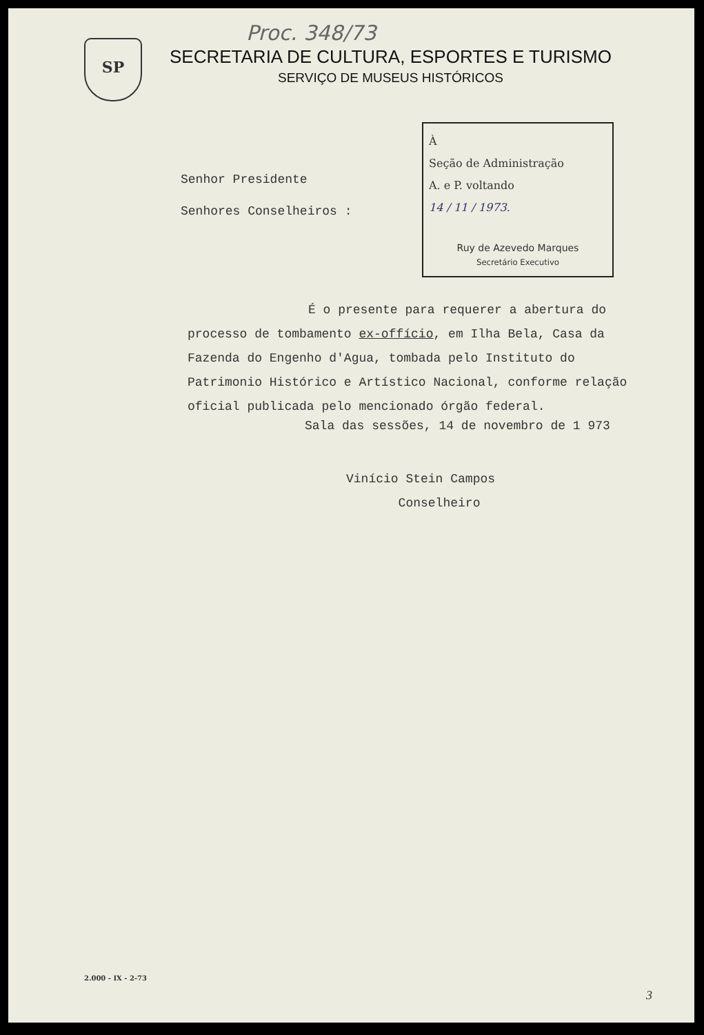Proc. 348/73
SP
SECRETARIA DE CULTURA, ESPORTES E TURISMO
SERVIÇO DE MUSEUS HISTÓRICOS
Senhor Presidente
Senhores Conselheiros :
À
Seção de Administração
A. e P. voltando
14 / 11 / 1973.
Ruy de Azevedo Marques
Secretário Executivo
É o presente para requerer a abertura do processo de tombamento ex-offício, em Ilha Bela, Casa da Fazenda do Engenho d'Agua, tombada pelo Instituto do Patrimonio Histórico e Artístico Nacional, conforme relação oficial publicada pelo mencionado órgão federal.
Sala das sessões, 14 de novembro de 1 973
Vinício Stein Campos
Conselheiro
2.000 - IX - 2-73
3